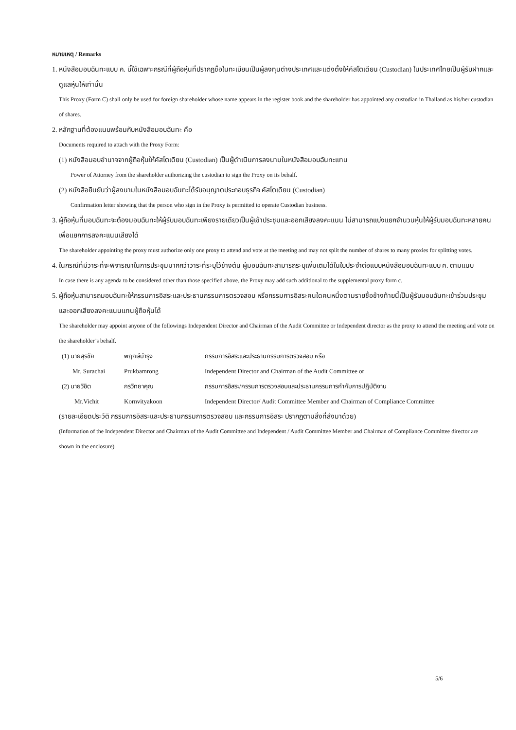หมายเหตุ / Remarks
1. หนังสือมอบฉันทะแบบ ค. นี้ใช้เฉพาะกรณีที่ผู้ถือหุ้นที่ปรากฏชื่อในทะเบียนเป็นผู้ลงทุนต่างประเทศและแต่งตั้งให้คัสโตเดียน (Custodian) ในประเทศไทยเป็นผู้รับฝากและดูแลหุ้นให้เท่านั้น
This Proxy (Form C) shall only be used for foreign shareholder whose name appears in the register book and the shareholder has appointed any custodian in Thailand as his/her custodian of shares.
2. หลักฐานที่ต้องแนบพร้อมกับหนังสือมอบฉันทะ คือ
Documents required to attach with the Proxy Form:
(1) หนังสือมอบอำนาจจากผู้ถือหุ้นให้คัสโตเดียน (Custodian) เป็นผู้ดำเนินการลงนามในหนังสือมอบฉันทะแทน
Power of Attorney from the shareholder authorizing the custodian to sign the Proxy on its behalf.
(2) หนังสือยืนยันว่าผู้ลงนามในหนังสือมอบฉันทะได้รับอนุญาตประกอบธุรกิจ คัสโตเดียน (Custodian)
Confirmation letter showing that the person who sign in the Proxy is permitted to operate Custodian business.
3. ผู้ถือหุ้นที่มอบฉันทะจะต้องมอบฉันทะให้ผู้รับมอบฉันทะเพียงรายเดียวเป็นผู้เข้าประชุมและออกเสียงลงคะแนน ไม่สามารถแบ่งแยกจำนวนหุ้นให้ผู้รับมอบฉันทะหลายคนเพื่อแยกการลงคะแนนเสียงได้
The shareholder appointing the proxy must authorize only one proxy to attend and vote at the meeting and may not split the number of shares to many proxies for splitting votes.
4. ในกรณีที่มีวาระที่จะพิจารณาในการประชุมมากกว่าวาระที่ระบุไว้ข้างต้น ผู้มอบฉันทะสามารถระบุเพิ่มเติมได้ในใบประจำต่อแบบหนังสือมอบฉันทะแบบ ค. ตามแนบ
In case there is any agenda to be considered other than those specified above, the Proxy may add such additional to the supplemental proxy form c.
5. ผู้ถือหุ้นสามารถมอบฉันทะให้กรรมการอิสระและประธานกรรมการตรวจสอบ หรือกรรมการอิสระคนใดคนหนึ่งตามรายชื่อข้างท้ายนี้เป็นผู้รับมอบฉันทะเข้าร่วมประชุมและออกเสียงลงคะแนนแทนผู้ถือหุ้นได้
The shareholder may appoint anyone of the followings Independent Director and Chairman of the Audit Committee or Independent director as the proxy to attend the meeting and vote on the shareholder’s behalf.
| (1) นายสุรชัย | พฤกษ์บำรุง | กรรมการอิสระและประธานกรรมการตรวจสอบ หรือ |
| Mr. Surachai | Prukbamrong | Independent Director and Chairman of the Audit Committee or |
| (2) นายวิชิต | กรวิทยาคุณ | กรรมการอิสระ/กรรมการตรวจสอบและประธานกรรมการกำกับการปฏิบัติงาน |
| Mr.Vichit | Kornvityakoon | Independent Director/ Audit Committee Member and Chairman of Compliance Committee |
(รายละเอียดประวัติ กรรมการอิสระและประธานกรรมการตรวจสอบ และกรรมการอิสระ ปรากฏตามสิ่งที่ส่งมาด้วย)
(Information of the Independent Director and Chairman of the Audit Committee and Independent / Audit Committee Member and Chairman of Compliance Committee director are shown in the enclosure)
5/6